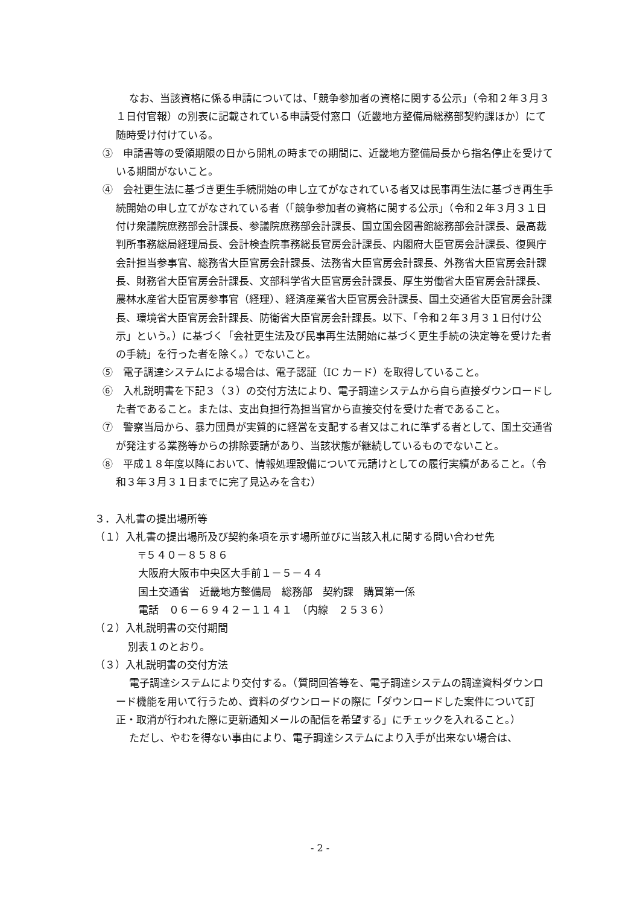なお、当該資格に係る申請については、「競争参加者の資格に関する公示」（令和２年３月３１日付官報）の別表に記載されている申請受付窓口（近畿地方整備局総務部契約課ほか）にて随時受け付けている。
③　申請書等の受領期限の日から開札の時までの期間に、近畿地方整備局長から指名停止を受けている期間がないこと。
④　会社更生法に基づき更生手続開始の申し立てがなされている者又は民事再生法に基づき再生手続開始の申し立てがなされている者（「競争参加者の資格に関する公示」（令和２年３月３１日付け衆議院庶務部会計課長、参議院庶務部会計課長、国立国会図書館総務部会計課長、最高裁判所事務総局経理局長、会計検査院事務総長官房会計課長、内閣府大臣官房会計課長、復興庁会計担当参事官、総務省大臣官房会計課長、法務省大臣官房会計課長、外務省大臣官房会計課長、財務省大臣官房会計課長、文部科学省大臣官房会計課長、厚生労働省大臣官房会計課長、農林水産省大臣官房参事官（経理）、経済産業省大臣官房会計課長、国土交通省大臣官房会計課長、環境省大臣官房会計課長、防衛省大臣官房会計課長。以下、「令和２年３月３１日付け公示」という。）に基づく「会社更生法及び民事再生法開始に基づく更生手続の決定等を受けた者の手続」を行った者を除く。）でないこと。
⑤　電子調達システムによる場合は、電子認証（IC カード）を取得していること。
⑥　入札説明書を下記３（３）の交付方法により、電子調達システムから自ら直接ダウンロードした者であること。または、支出負担行為担当官から直接交付を受けた者であること。
⑦　警察当局から、暴力団員が実質的に経営を支配する者又はこれに準ずる者として、国土交通省が発注する業務等からの排除要請があり、当該状態が継続しているものでないこと。
⑧　平成１８年度以降において、情報処理設備について元請けとしての履行実績があること。（令和３年３月３１日までに完了見込みを含む）
３．入札書の提出場所等
（１）入札書の提出場所及び契約条項を示す場所並びに当該入札に関する問い合わせ先
〒５４０－８５８６
大阪府大阪市中央区大手前１－５－４４
国土交通省　近畿地方整備局　総務部　契約課　購買第一係
電話　０６－６９４２－１１４１　（内線　２５３６）
（２）入札説明書の交付期間
別表１のとおり。
（３）入札説明書の交付方法
電子調達システムにより交付する。（質問回答等を、電子調達システムの調達資料ダウンロード機能を用いて行うため、資料のダウンロードの際に「ダウンロードした案件について訂正・取消が行われた際に更新通知メールの配信を希望する」にチェックを入れること。）
ただし、やむを得ない事由により、電子調達システムにより入手が出来ない場合は、
- 2 -